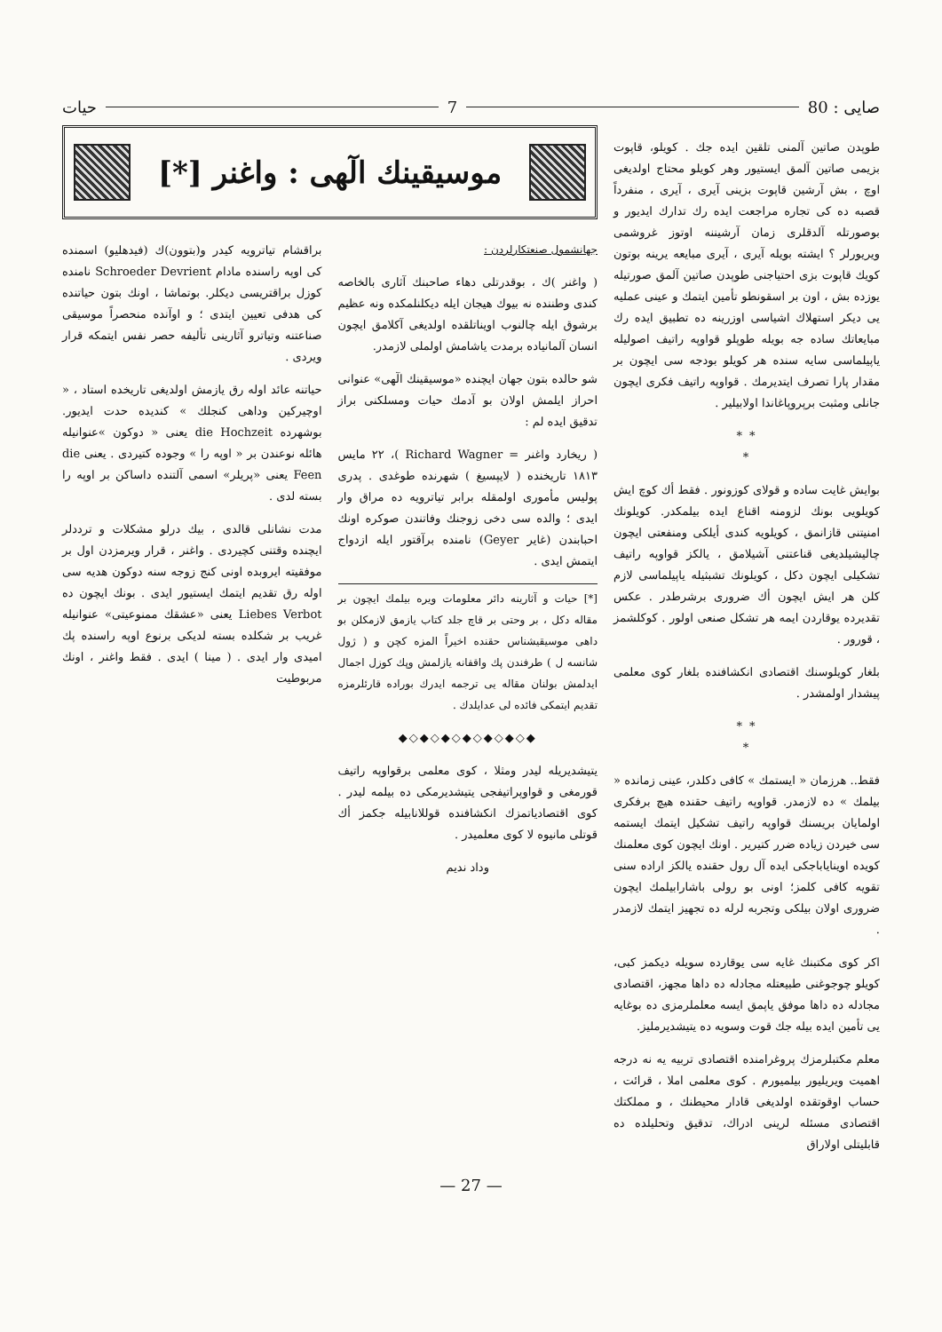صايى : 80 7 حيات
طوپدن صاتين آلمنى تلقين ايده جك . كويلو، قاپوت بزيمى صاتين آلمق ايستيور وهر كويلو محتاج اولديغى اوچ ، بش آرشين قاپوت بزينى آيرى ، آيرى ، منفرداً قصبه ده كى تجاره مراجعت ايده رك تدارك ايديور و بوصورتله آلدقلرى زمان آرشيننه اوتوز غروشمى ويريورلر ؟ ايشته بويله آيرى ، آيرى مبايعه يرينه بوتون كويك قاپوت بزى احتياجنى طوپدن صاتين آلمق صورتيله يوزده بش ، اون بر اسقونطو تأمين ايتمك و عينى عمليه يى ديكر استهلاك اشياسى اوزرينه ده تطبيق ايده رك مبايعاتك ساده جه بويله طوپلو قواوپه راتيف اصوليله ياپيلماسى سايه سنده هر كويلو بودجه سى ايچون بر مقدار پارا تصرف ايتديرمك . قواوپه راتيف فكرى ايچون جانلى ومثبت برپروپاغاندا اولابيلير .
* *
*
بوايش غايت ساده و قولاى كوزونور . فقط أك كوچ ايش كويلويى بونك لزومنه اقناع ايده بيلمكدر. كويلونك امنيتنى قازانمق ، كويلويه كندى أيلكى ومنفعتى ايچون چاليشيلديغى قناعتنى آشيلامق ، يالكز قواوپه راتيف تشكيلى ايچون دكل ، كويلونك تشبثيله ياپيلماسى لازم كلن هر ايش ايچون أك ضرورى برشرطدر . عكس تقديرده يوقاردن ايمه هر تشكل صنعى اولور . كوكلشمز ، قورور .
بلغار كويلوسنك اقتصادى انكشافنده بلغار كوى معلمى پيشدار اولمشدر .
* *
*
فقط.. هرزمان « ايستمك » كافى دكلدر، عينى زمانده « بيلمك » ده لازمدر. قواوپه راتيف حقنده هيچ برفكرى اولمايان بريسنك قواوپه راتيف تشكيل ايتمك ايستمه سى خيردن زياده ضرر كتيرير . اونك ايچون كوى معلمنك كويده اويناياباجكى ايده آل رول حقنده يالكز اراده سنى تقويه كافى كلمز؛ اونى بو رولى باشارابيلمك ايچون ضرورى اولان بيلكى وتجربه لرله ده تجهيز ايتمك لازمدر .
اكر كوى مكتبنك غايه سى يوقارده سويله ديكمز كبى، كويلو چوجوغنى طبيعتله مجادله ده داها مجهز، اقتصادى مجادله ده داها موفق ياپمق ايسه معلملرمزى ده بوغايه يى تأمين ايده بيله جك قوت وسويه ده يتيشديرمليز.
معلم مكتبلرمزك پروغرامنده اقتصادى تربيه يه نه درجه اهميت ويريليور بيلميورم . كوى معلمى املا ، قرائت ، حساب اوقوتقده اولديغى قادار محيطنك ، و مملكتك اقتصادى مسئله لرينى ادراك، تدقيق وتحليلده ده قابليتلى اولاراق
موسيقينك الٓهى : واغنر [*]
جهانشمول صنعتكارلردن :
( واغنر )ك ، بوقدرتلى دهاء صاحبنك آثارى بالخاصه كندى وطننده نه بيوك هيجان ايله ديكلنلمكده ونه عظيم برشوق ايله چالنوب اويناتلقده اولديغى آكلامق ايچون انسان آلمانياده برمدت ياشامش اولملى لازمدر.
شو حالده بتون جهان ايچنده «موسيقينك الٓهى» عنوانى احراز ايلمش اولان بو آدمك حيات ومسلكنى براز تدقيق ايده لم :
( ريخارد واغنر = Richard Wagner )، ٢٢ مايس ١٨١٣ تاريخنده ( لايپسيغ ) شهرنده طوغدى . پدرى پوليس مأمورى اولمقله برابر تياترويه ده مراق وار ايدى ؛ والده سى دخى زوجنك وفاتندن صوكره اونك احبابندن (غاير Geyer) نامنده برآقتور ايله ازدواج ايتمش ايدى .
[*] حيات و آثارينه دائر معلومات ويره بيلمك ايچون بر مقاله دكل ، بر وحتى بر قاچ جلد كتاب يازمق لازمكلن بو داهى موسيقيشناس حقنده اخيراً المزه كچن و ( ژول شانسه ل ) طرفندن پك واقفانه يازلمش وپك كوزل اجمال ايدلمش بولنان مقاله يى ترجمه ايدرك بوراده قارئلرمزه تقديم ايتمكى فائده لى عدايلدك .
◆◇◆◇◆◇◆◇◆◇◆◇◆
يتيشديريله ليدر ومثلا ، كوى معلمى برقواوپه راتيف قورمغى و قواوپراتيفجى يتيشديرمكى ده بيلمه ليدر . كوى اقتصادياتمزك انكشافنده قوللانابيله جكمز أك قوتلى مانيوه لا كوى معلميدر .
وداد نديم
براقشام تياترويه كيدر و(بتوون)ك (فيدهليو) اسمنده كى اوپه راسنده مادام Schroeder Devrient نامنده كوزل براقتريسى ديكلر. بوتماشا ، اونك بتون حياتنده كى هدفى تعيين ايتدى ؛ و اوآنده منحصراً موسيقى صناعتنه وتياترو آثارينى تأليفه حصر نفس ايتمكه قرار ويردى .
حياتنه عائد اوله رق يازمش اولديغى تاريخده استاد ، « اوچيركين وداهى كنجلك » كنديده حدت ايديور. بوشهرده die Hochzeit يعنى « دوكون »عنوانيله هائله نوعندن بر « اوپه را » وجوده كتيردى . يعنى die Feen يعنى «پريلر» اسمى آلتنده داساكن بر اوپه را بسته لدى .
مدت نشانلى قالدى ، بيك درلو مشكلات و ترددلر ايچنده وقتنى كچيردى . واغنر ، قرار ويرمزدن اول بر موفقيته ايروبده اونى كنج زوجه سنه دوكون هديه سى اوله رق تقديم ايتمك ايستيور ايدى . بونك ايچون ده Liebes Verbot يعنى «عشقك ممنوعيتى» عنوانيله غريب بر شكلده بسته لديكى برنوع اوپه راسنده پك اميدى وار ايدى . ( مينا ) ايدى . فقط واغنر ، اونك مربوطيت
— 27 —